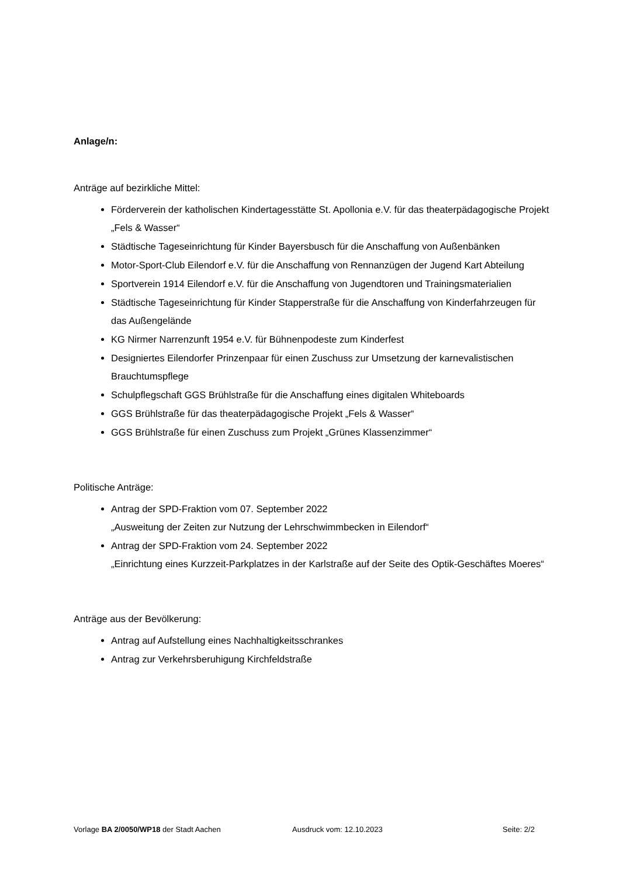Anlage/n:
Anträge auf bezirkliche Mittel:
Förderverein der katholischen Kindertagesstätte St. Apollonia e.V. für das theaterpädagogische Projekt „Fels & Wasser“
Städtische Tageseinrichtung für Kinder Bayersbusch für die Anschaffung von Außenbänken
Motor-Sport-Club Eilendorf e.V. für die Anschaffung von Rennanzügen der Jugend Kart Abteilung
Sportverein 1914 Eilendorf e.V. für die Anschaffung von Jugendtoren und Trainingsmaterialien
Städtische Tageseinrichtung für Kinder Stapperstraße für die Anschaffung von Kinderfahrzeugen für das Außengelände
KG Nirmer Narrenzunft 1954 e.V. für Bühnenpodeste zum Kinderfest
Designiertes Eilendorfer Prinzenpaar für einen Zuschuss zur Umsetzung der karnevalistischen Brauchtumspflege
Schulpflegschaft GGS Brühlstraße für die Anschaffung eines digitalen Whiteboards
GGS Brühlstraße für das theaterpädagogische Projekt „Fels & Wasser“
GGS Brühlstraße für einen Zuschuss zum Projekt „Grünes Klassenzimmer“
Politische Anträge:
Antrag der SPD-Fraktion vom 07. September 2022
„Ausweitung der Zeiten zur Nutzung der Lehrschwimmbecken in Eilendorf“
Antrag der SPD-Fraktion vom 24. September 2022
„Einrichtung eines Kurzzeit-Parkplatzes in der Karlstraße auf der Seite des Optik-Geschäftes Moeres“
Anträge aus der Bevölkerung:
Antrag auf Aufstellung eines Nachhaltigkeitsschrankes
Antrag zur Verkehrsberuhigung Kirchfeldstraße
Vorlage BA 2/0050/WP18 der Stadt Aachen Ausdruck vom: 12.10.2023 Seite: 2/2